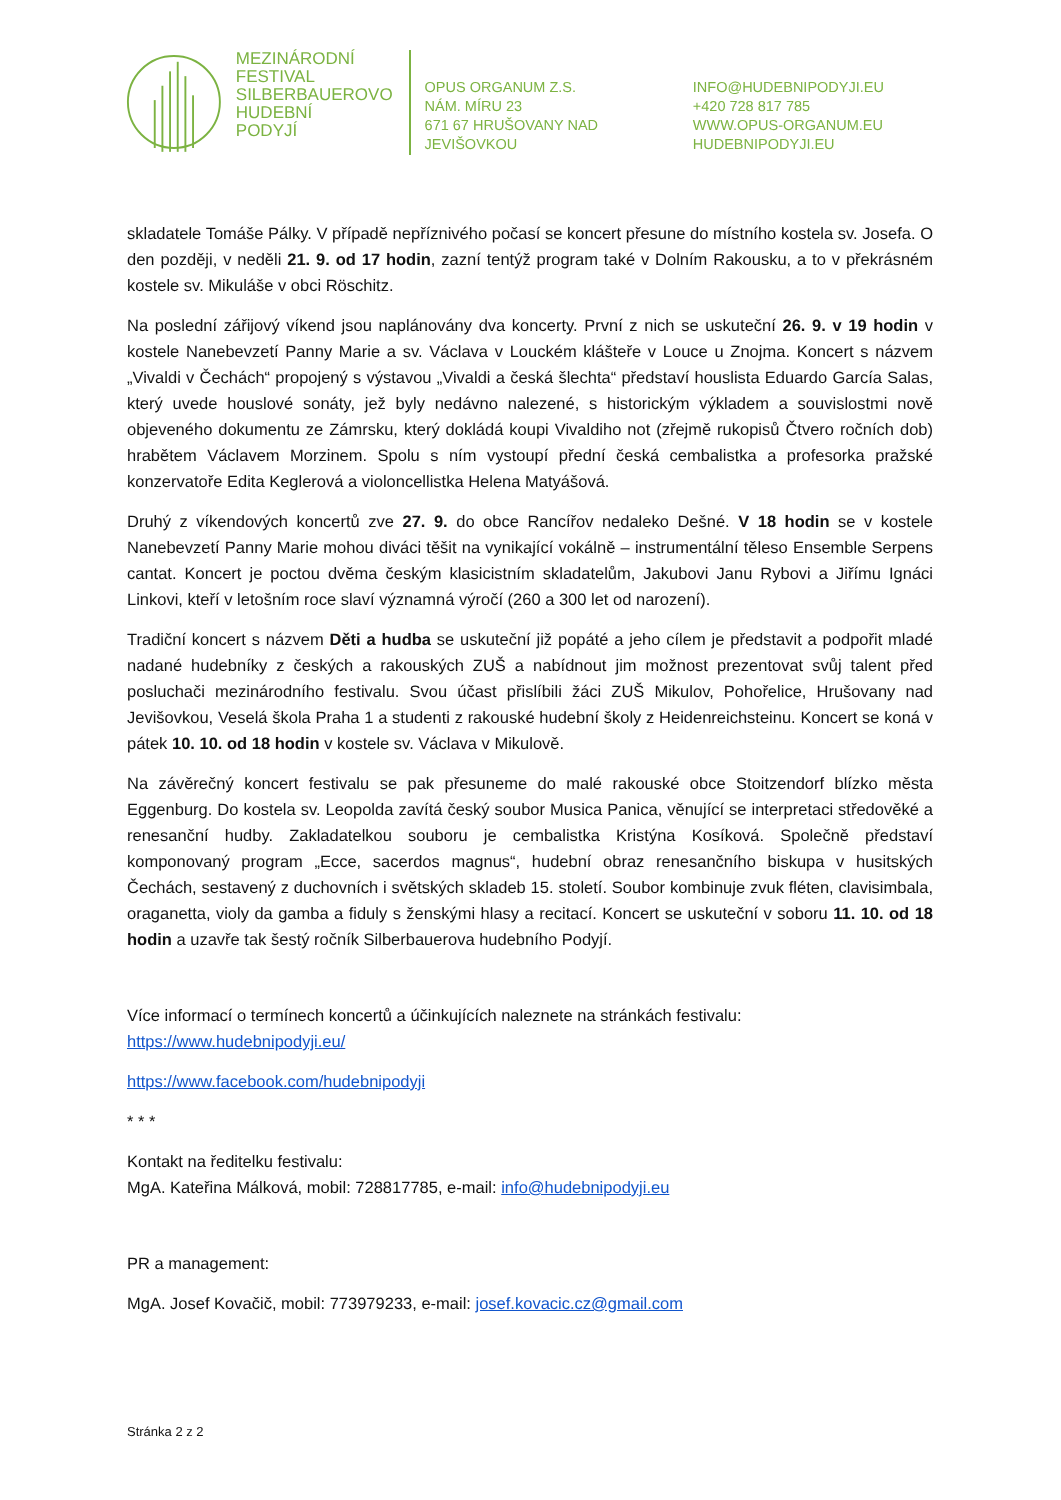MEZINÁRODNÍ
FESTIVAL
SILBERBAUEROVO
HUDEBNÍ
PODYJÍ
OPUS ORGANUM Z.S.
NÁM. MÍRU 23
671 67 HRUŠOVANY NAD JEVIŠOVKOU
INFO@HUDEBNIPODYJI.EU
+420 728 817 785
WWW.OPUS-ORGANUM.EU
HUDEBNIPODYJI.EU
skladatele Tomáše Pálky. V případě nepříznivého počasí se koncert přesune do místního kostela sv. Josefa. O den později, v neděli 21. 9. od 17 hodin, zazní tentýž program také v Dolním Rakousku, a to v překrásném kostele sv. Mikuláše v obci Röschitz.
Na poslední zářijový víkend jsou naplánovány dva koncerty. První z nich se uskuteční 26. 9. v 19 hodin v kostele Nanebevzetí Panny Marie a sv. Václava v Louckém klášteře v Louce u Znojma. Koncert s názvem „Vivaldi v Čechách“ propojený s výstavou „Vivaldi a česká šlechta“ představí houslista Eduardo García Salas, který uvede houslové sonáty, jež byly nedávno nalezené, s historickým výkladem a souvislostmi nově objeveného dokumentu ze Zámrsku, který dokládá koupi Vivaldiho not (zřejmě rukopisů Čtvero ročních dob) hrabětem Václavem Morzinem. Spolu s ním vystoupí přední česká cembalistka a profesorka pražské konzervatoře Edita Keglerová a violoncellistka Helena Matyášová.
Druhý z víkendových koncertů zve 27. 9. do obce Rancířov nedaleko Dešné. V 18 hodin se v kostele Nanebevzetí Panny Marie mohou diváci těšit na vynikající vokálně – instrumentální těleso Ensemble Serpens cantat. Koncert je poctou dvěma českým klasicistním skladatelům, Jakubovi Janu Rybovi a Jiřímu Ignáci Linkovi, kteří v letošním roce slaví významná výročí (260 a 300 let od narození).
Tradiční koncert s názvem Děti a hudba se uskuteční již popáté a jeho cílem je představit a podpořit mladé nadané hudebníky z českých a rakouských ZUŠ a nabídnout jim možnost prezentovat svůj talent před posluchači mezinárodního festivalu. Svou účast přislíbili žáci ZUŠ Mikulov, Pohořelice, Hrušovany nad Jevišovkou, Veselá škola Praha 1 a studenti z rakouské hudební školy z Heidenreichsteinu. Koncert se koná v pátek 10. 10. od 18 hodin v kostele sv. Václava v Mikulově.
Na závěrečný koncert festivalu se pak přesuneme do malé rakouské obce Stoitzendorf blízko města Eggenburg. Do kostela sv. Leopolda zavítá český soubor Musica Panica, věnující se interpretaci středověké a renesanční hudby. Zakladatelkou souboru je cembalistka Kristýna Kosíková. Společně představí komponovaný program „Ecce, sacerdos magnus“, hudební obraz renesančního biskupa v husitských Čechách, sestavený z duchovních i světských skladeb 15. století. Soubor kombinuje zvuk fléten, clavisimbala, oraganetta, violy da gamba a fiduly s ženskými hlasy a recitací. Koncert se uskuteční v soboru 11. 10. od 18 hodin a uzavře tak šestý ročník Silberbauerova hudebního Podyjí.
Více informací o termínech koncertů a účinkujících naleznete na stránkách festivalu:
https://www.hudebnipodyji.eu/
https://www.facebook.com/hudebnipodyji
* * *
Kontakt na ředitelku festivalu:
MgA. Kateřina Málková, mobil: 728817785, e-mail: info@hudebnipodyji.eu
PR a management:
MgA. Josef Kovačič, mobil: 773979233, e-mail: josef.kovacic.cz@gmail.com
Stránka 2 z 2